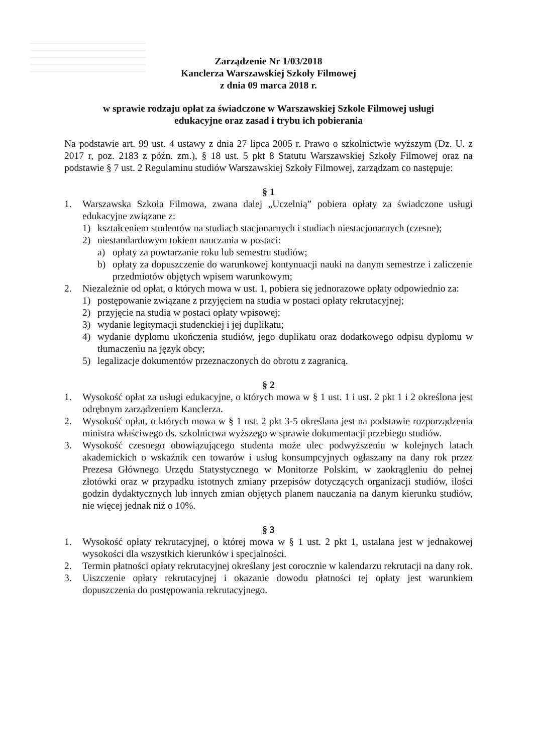Zarządzenie Nr 1/03/2018
Kanclerza Warszawskiej Szkoły Filmowej
z dnia 09 marca 2018 r.
w sprawie rodzaju opłat za świadczone w Warszawskiej Szkole Filmowej usługi
edukacyjne oraz zasad i trybu ich pobierania
Na podstawie art. 99 ust. 4 ustawy z dnia 27 lipca 2005 r. Prawo o szkolnictwie wyższym (Dz. U. z 2017 r, poz. 2183 z późn. zm.), § 18 ust. 5 pkt 8 Statutu Warszawskiej Szkoły Filmowej oraz na podstawie § 7 ust. 2 Regulaminu studiów Warszawskiej Szkoły Filmowej, zarządzam co następuje:
§ 1
1. Warszawska Szkoła Filmowa, zwana dalej „Uczelnią” pobiera opłaty za świadczone usługi edukacyjne związane z:
1) kształceniem studentów na studiach stacjonarnych i studiach niestacjonarnych (czesne);
2) niestandardowym tokiem nauczania w postaci:
a) opłaty za powtarzanie roku lub semestru studiów;
b) opłaty za dopuszczenie do warunkowej kontynuacji nauki na danym semestrze i zaliczenie przedmiotów objętych wpisem warunkowym;
2. Niezależnie od opłat, o których mowa w ust. 1, pobiera się jednorazowe opłaty odpowiednio za:
1) postępowanie związane z przyjęciem na studia w postaci opłaty rekrutacyjnej;
2) przyjęcie na studia w postaci opłaty wpisowej;
3) wydanie legitymacji studenckiej i jej duplikatu;
4) wydanie dyplomu ukończenia studiów, jego duplikatu oraz dodatkowego odpisu dyplomu w tłumaczeniu na język obcy;
5) legalizacje dokumentów przeznaczonych do obrotu z zagranicą.
§ 2
1. Wysokość opłat za usługi edukacyjne, o których mowa w § 1 ust. 1 i ust. 2 pkt 1 i 2 określona jest odrębnym zarządzeniem Kanclerza.
2. Wysokość opłat, o których mowa w § 1 ust. 2 pkt 3-5 określana jest na podstawie rozporządzenia ministra właściwego ds. szkolnictwa wyższego w sprawie dokumentacji przebiegu studiów.
3. Wysokość czesnego obowiązującego studenta może ulec podwyższeniu w kolejnych latach akademickich o wskaźnik cen towarów i usług konsumpcyjnych ogłaszany na dany rok przez Prezesa Głównego Urzędu Statystycznego w Monitorze Polskim, w zaokrągleniu do pełnej złotówki oraz w przypadku istotnych zmiany przepisów dotyczących organizacji studiów, ilości godzin dydaktycznych lub innych zmian objętych planem nauczania na danym kierunku studiów, nie więcej jednak niż o 10%.
§ 3
1. Wysokość opłaty rekrutacyjnej, o której mowa w § 1 ust. 2 pkt 1, ustalana jest w jednakowej wysokości dla wszystkich kierunków i specjalności.
2. Termin płatności opłaty rekrutacyjnej określany jest corocznie w kalendarzu rekrutacji na dany rok.
3. Uiszczenie opłaty rekrutacyjnej i okazanie dowodu płatności tej opłaty jest warunkiem dopuszczenia do postępowania rekrutacyjnego.